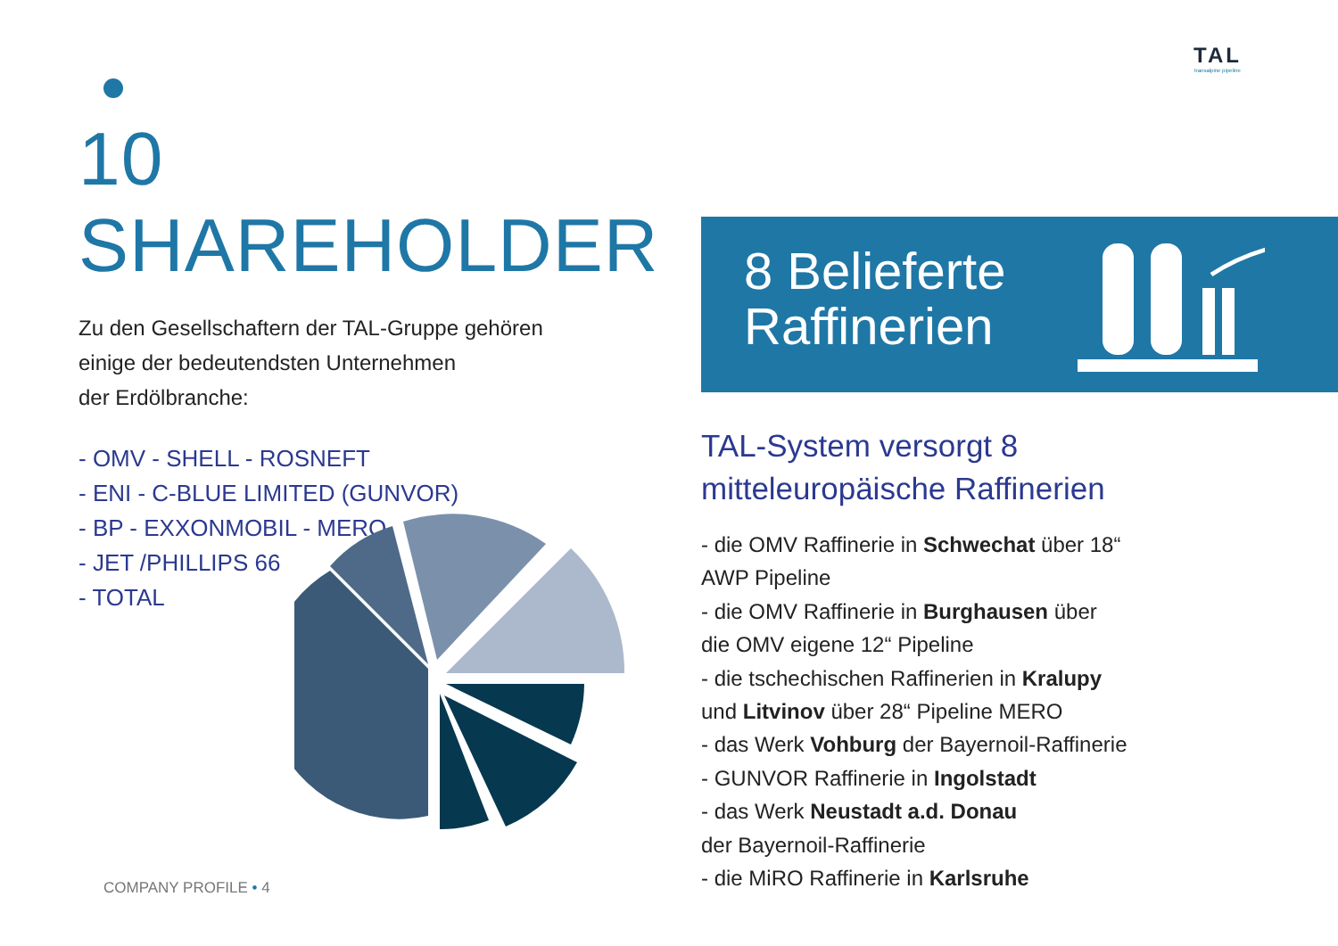TAL
transalpine pipeline
10 SHAREHOLDER
Zu den Gesellschaftern der TAL-Gruppe gehören
einige der bedeutendsten Unternehmen
der Erdölbranche:
- OMV - SHELL - ROSNEFT
- ENI - C-BLUE LIMITED (GUNVOR)
- BP - EXXONMOBIL - MERO
- JET /PHILLIPS 66
- TOTAL
8 Belieferte
Raffinerien
TAL-System versorgt 8
mitteleuropäische Raffinerien
- die OMV Raffinerie in Schwechat über 18“
AWP Pipeline
- die OMV Raffinerie in Burghausen über
die OMV eigene 12“ Pipeline
- die tschechischen Raffinerien in Kralupy
und Litvinov über 28“ Pipeline MERO
- das Werk Vohburg der Bayernoil-Raffinerie
- GUNVOR Raffinerie in Ingolstadt
- das Werk Neustadt a.d. Donau
der Bayernoil-Raffinerie
- die MiRO Raffinerie in Karlsruhe
COMPANY PROFILE • 4